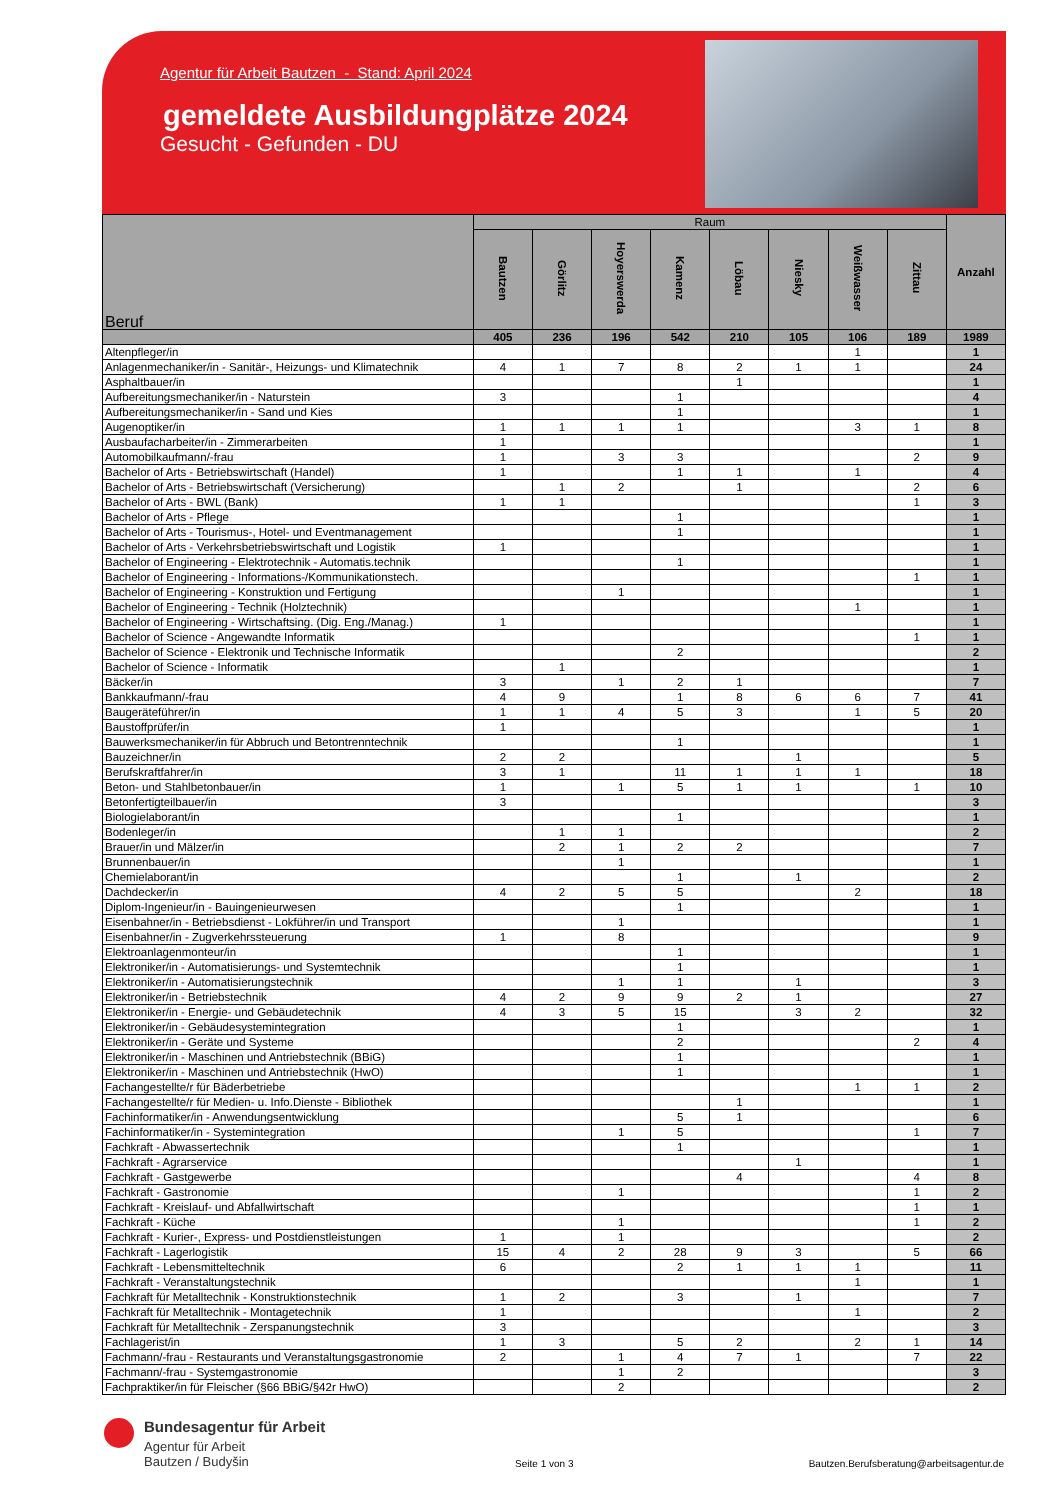Agentur für Arbeit Bautzen - Stand: April 2024
gemeldete Ausbildungplätze 2024
Gesucht - Gefunden - DU
| Beruf | Raum | | | | | | | | Anzahl |
| --- | --- | --- | --- | --- | --- | --- | --- | --- | --- |
| | Bautzen | Görlitz | Hoyerswerda | Kamenz | Löbau | Niesky | Weißwasser | Zittau | |
| | 405 | 236 | 196 | 542 | 210 | 105 | 106 | 189 | 1989 |
| Altenpfleger/in | | | | | | | 1 | | 1 |
| Anlagenmechaniker/in - Sanitär-, Heizungs- und Klimatechnik | 4 | 1 | 7 | 8 | 2 | 1 | 1 | | 24 |
| Asphaltbauer/in | | | | | 1 | | | | 1 |
| Aufbereitungsmechaniker/in - Naturstein | 3 | | | 1 | | | | | 4 |
| Aufbereitungsmechaniker/in - Sand und Kies | | | | 1 | | | | | 1 |
| Augenoptiker/in | 1 | 1 | 1 | 1 | | | 3 | 1 | 8 |
| Ausbaufacharbeiter/in - Zimmerarbeiten | 1 | | | | | | | | 1 |
| Automobilkaufmann/-frau | 1 | | 3 | 3 | | | | 2 | 9 |
| Bachelor of Arts - Betriebswirtschaft (Handel) | 1 | | | 1 | 1 | | 1 | | 4 |
| Bachelor of Arts - Betriebswirtschaft (Versicherung) | | 1 | 2 | | 1 | | | 2 | 6 |
| Bachelor of Arts - BWL (Bank) | 1 | 1 | | | | | | 1 | 3 |
| Bachelor of Arts - Pflege | | | | 1 | | | | | 1 |
| Bachelor of Arts - Tourismus-, Hotel- und Eventmanagement | | | | 1 | | | | | 1 |
| Bachelor of Arts - Verkehrsbetriebswirtschaft und Logistik | 1 | | | | | | | | 1 |
| Bachelor of Engineering - Elektrotechnik - Automatis.technik | | | | 1 | | | | | 1 |
| Bachelor of Engineering - Informations-/Kommunikationstech. | | | | | | | | 1 | 1 |
| Bachelor of Engineering - Konstruktion und Fertigung | | | 1 | | | | | | 1 |
| Bachelor of Engineering - Technik (Holztechnik) | | | | | | | 1 | | 1 |
| Bachelor of Engineering - Wirtschaftsing. (Dig. Eng./Manag.) | 1 | | | | | | | | 1 |
| Bachelor of Science - Angewandte Informatik | | | | | | | | 1 | 1 |
| Bachelor of Science - Elektronik und Technische Informatik | | | | 2 | | | | | 2 |
| Bachelor of Science - Informatik | | 1 | | | | | | | 1 |
| Bäcker/in | 3 | | 1 | 2 | 1 | | | | 7 |
| Bankkaufmann/-frau | 4 | 9 | | 1 | 8 | 6 | 6 | 7 | 41 |
| Baugeräteführer/in | 1 | 1 | 4 | 5 | 3 | | 1 | 5 | 20 |
| Baustoffprüfer/in | 1 | | | | | | | | 1 |
| Bauwerksmechaniker/in für Abbruch und Betontrenntechnik | | | | 1 | | | | | 1 |
| Bauzeichner/in | 2 | 2 | | | | 1 | | | 5 |
| Berufskraftfahrer/in | 3 | 1 | | 11 | 1 | 1 | 1 | | 18 |
| Beton- und Stahlbetonbauer/in | 1 | | 1 | 5 | 1 | 1 | | 1 | 10 |
| Betonfertigteilbauer/in | 3 | | | | | | | | 3 |
| Biologielaborant/in | | | | 1 | | | | | 1 |
| Bodenleger/in | | 1 | 1 | | | | | | 2 |
| Brauer/in und Mälzer/in | | 2 | 1 | 2 | 2 | | | | 7 |
| Brunnenbauer/in | | | 1 | | | | | | 1 |
| Chemielaborant/in | | | | 1 | | 1 | | | 2 |
| Dachdecker/in | 4 | 2 | 5 | 5 | | | 2 | | 18 |
| Diplom-Ingenieur/in - Bauingenieurwesen | | | | 1 | | | | | 1 |
| Eisenbahner/in - Betriebsdienst - Lokführer/in und Transport | | | 1 | | | | | | 1 |
| Eisenbahner/in - Zugverkehrssteuerung | 1 | | 8 | | | | | | 9 |
| Elektroanlagenmonteur/in | | | | 1 | | | | | 1 |
| Elektroniker/in - Automatisierungs- und Systemtechnik | | | | 1 | | | | | 1 |
| Elektroniker/in - Automatisierungstechnik | | | 1 | 1 | | 1 | | | 3 |
| Elektroniker/in - Betriebstechnik | 4 | 2 | 9 | 9 | 2 | 1 | | | 27 |
| Elektroniker/in - Energie- und Gebäudetechnik | 4 | 3 | 5 | 15 | | 3 | 2 | | 32 |
| Elektroniker/in - Gebäudesystemintegration | | | | 1 | | | | | 1 |
| Elektroniker/in - Geräte und Systeme | | | | 2 | | | | 2 | 4 |
| Elektroniker/in - Maschinen und Antriebstechnik (BBiG) | | | | 1 | | | | | 1 |
| Elektroniker/in - Maschinen und Antriebstechnik (HwO) | | | | 1 | | | | | 1 |
| Fachangestellte/r für Bäderbetriebe | | | | | | | 1 | 1 | 2 |
| Fachangestellte/r für Medien- u. Info.Dienste - Bibliothek | | | | | 1 | | | | 1 |
| Fachinformatiker/in - Anwendungsentwicklung | | | | 5 | 1 | | | | 6 |
| Fachinformatiker/in - Systemintegration | | | 1 | 5 | | | | 1 | 7 |
| Fachkraft - Abwassertechnik | | | | 1 | | | | | 1 |
| Fachkraft - Agrarservice | | | | | | 1 | | | 1 |
| Fachkraft - Gastgewerbe | | | | | 4 | | | 4 | 8 |
| Fachkraft - Gastronomie | | | 1 | | | | | 1 | 2 |
| Fachkraft - Kreislauf- und Abfallwirtschaft | | | | | | | | 1 | 1 |
| Fachkraft - Küche | | | 1 | | | | | 1 | 2 |
| Fachkraft - Kurier-, Express- und Postdienstleistungen | 1 | | 1 | | | | | | 2 |
| Fachkraft - Lagerlogistik | 15 | 4 | 2 | 28 | 9 | 3 | | 5 | 66 |
| Fachkraft - Lebensmitteltechnik | 6 | | | 2 | 1 | 1 | 1 | | 11 |
| Fachkraft - Veranstaltungstechnik | | | | | | | 1 | | 1 |
| Fachkraft für Metalltechnik - Konstruktionstechnik | 1 | 2 | | 3 | | 1 | | | 7 |
| Fachkraft für Metalltechnik - Montagetechnik | 1 | | | | | | 1 | | 2 |
| Fachkraft für Metalltechnik - Zerspanungstechnik | 3 | | | | | | | | 3 |
| Fachlagerist/in | 1 | 3 | | 5 | 2 | | 2 | 1 | 14 |
| Fachmann/-frau - Restaurants und Veranstaltungsgastronomie | 2 | | 1 | 4 | 7 | 1 | | 7 | 22 |
| Fachmann/-frau - Systemgastronomie | | | 1 | 2 | | | | | 3 |
| Fachpraktiker/in für Fleischer (§66 BBiG/§42r HwO) | | | 2 | | | | | | 2 |
Bundesagentur für Arbeit
Agentur für Arbeit
Bautzen / Budyšin
Seite 1 von 3
Bautzen.Berufsberatung@arbeitsagentur.de